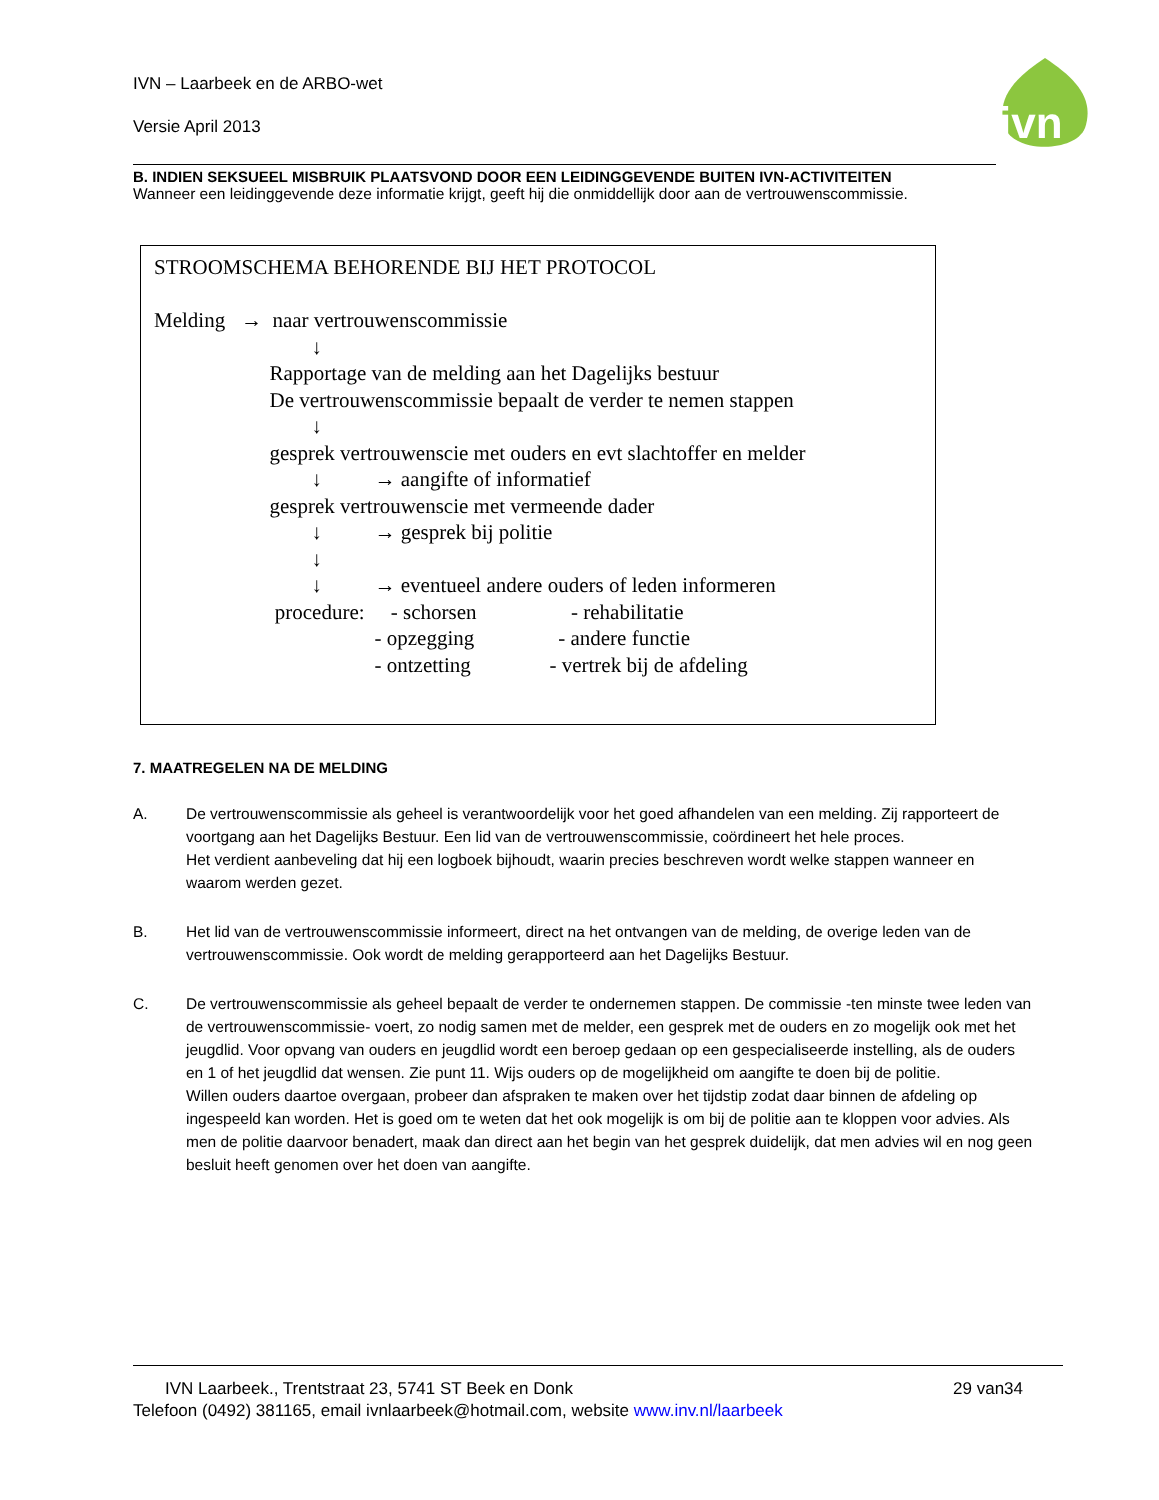IVN – Laarbeek en de ARBO-wet
Versie April 2013
ivn
B. INDIEN SEKSUEEL MISBRUIK PLAATSVOND DOOR EEN LEIDINGGEVENDE BUITEN IVN-ACTIVITEITEN
Wanneer een leidinggevende deze informatie krijgt, geeft hij die onmiddellijk door aan de vertrouwenscommissie.
STROOMSCHEMA BEHORENDE BIJ HET PROTOCOL
Melding → naar vertrouwenscommissie
↓
Rapportage van de melding aan het Dagelijks bestuur
De vertrouwenscommissie bepaalt de verder te nemen stappen
↓
gesprek vertrouwenscie met ouders en evt slachtoffer en melder
↓ → aangifte of informatief
gesprek vertrouwenscie met vermeende dader
↓ → gesprek bij politie
↓
↓ → eventueel andere ouders of leden informeren
procedure: - schorsen - rehabilitatie
- opzegging - andere functie
- ontzetting - vertrek bij de afdeling
7. MAATREGELEN NA DE MELDING
A. De vertrouwenscommissie als geheel is verantwoordelijk voor het goed afhandelen van een melding. Zij rapporteert de voortgang aan het Dagelijks Bestuur. Een lid van de vertrouwenscommissie, coördineert het hele proces.
Het verdient aanbeveling dat hij een logboek bijhoudt, waarin precies beschreven wordt welke stappen wanneer en waarom werden gezet.
B. Het lid van de vertrouwenscommissie informeert, direct na het ontvangen van de melding, de overige leden van de vertrouwenscommissie. Ook wordt de melding gerapporteerd aan het Dagelijks Bestuur.
C. De vertrouwenscommissie als geheel bepaalt de verder te ondernemen stappen. De commissie -ten minste twee leden van de vertrouwenscommissie- voert, zo nodig samen met de melder, een gesprek met de ouders en zo mogelijk ook met het jeugdlid. Voor opvang van ouders en jeugdlid wordt een beroep gedaan op een gespecialiseerde instelling, als de ouders en 1 of het jeugdlid dat wensen. Zie punt 11. Wijs ouders op de mogelijkheid om aangifte te doen bij de politie.
Willen ouders daartoe overgaan, probeer dan afspraken te maken over het tijdstip zodat daar binnen de afdeling op ingespeeld kan worden. Het is goed om te weten dat het ook mogelijk is om bij de politie aan te kloppen voor advies. Als men de politie daarvoor benadert, maak dan direct aan het begin van het gesprek duidelijk, dat men advies wil en nog geen besluit heeft genomen over het doen van aangifte.
IVN Laarbeek., Trentstraat 23, 5741 ST Beek en Donk 29 van34
Telefoon (0492) 381165, email ivnlaarbeek@hotmail.com, website www.inv.nl/laarbeek